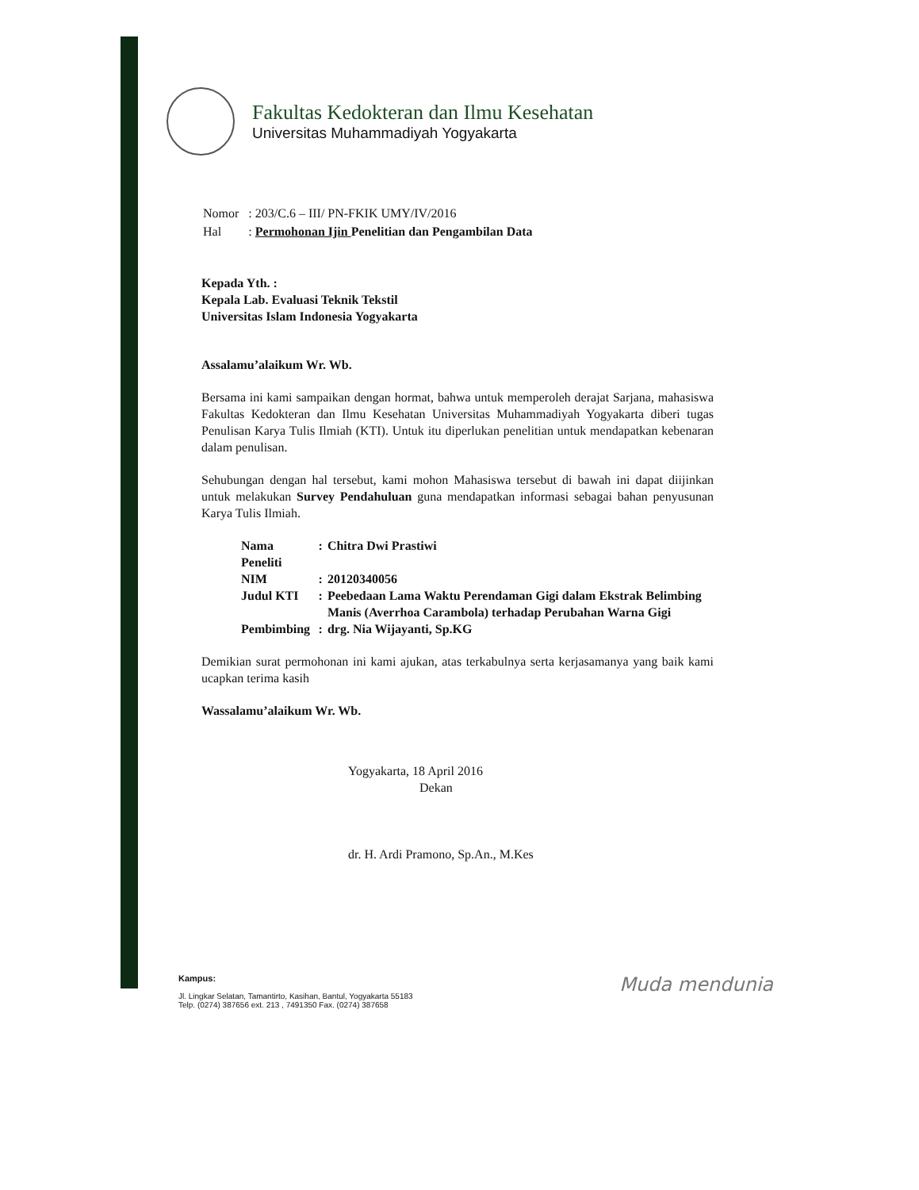Fakultas Kedokteran dan Ilmu Kesehatan
Universitas Muhammadiyah Yogyakarta
| Nomor | : 203/C.6 – III/ PN-FKIK UMY/IV/2016 |
| Hal | : Permohonan Ijin Penelitian dan Pengambilan Data |
Kepada Yth. :
Kepala Lab. Evaluasi Teknik Tekstil
Universitas Islam Indonesia Yogyakarta
Assalamu’alaikum Wr. Wb.
Bersama ini kami sampaikan dengan hormat, bahwa untuk memperoleh derajat Sarjana, mahasiswa Fakultas Kedokteran dan Ilmu Kesehatan Universitas Muhammadiyah Yogyakarta diberi tugas Penulisan Karya Tulis Ilmiah (KTI). Untuk itu diperlukan penelitian untuk mendapatkan kebenaran dalam penulisan.
Sehubungan dengan hal tersebut, kami mohon Mahasiswa tersebut di bawah ini dapat diijinkan untuk melakukan Survey Pendahuluan guna mendapatkan informasi sebagai bahan penyusunan Karya Tulis Ilmiah.
| Nama Peneliti | : | Chitra Dwi Prastiwi |
| NIM | : | 20120340056 |
| Judul KTI | : | Peebedaan Lama Waktu Perendaman Gigi dalam Ekstrak Belimbing Manis (Averrhoa Carambola) terhadap Perubahan Warna Gigi |
| Pembimbing | : | drg. Nia Wijayanti, Sp.KG |
Demikian surat permohonan ini kami ajukan, atas terkabulnya serta kerjasamanya yang baik kami ucapkan terima kasih
Wassalamu’alaikum Wr. Wb.
Yogyakarta, 18 April 2016
Dekan
dr. H. Ardi Pramono, Sp.An., M.Kes
Kampus:
Jl. Lingkar Selatan, Tamantirto, Kasihan, Bantul, Yogyakarta 55183
Telp. (0274) 387656 ext. 213 , 7491350 Fax. (0274) 387658
Muda mendunia